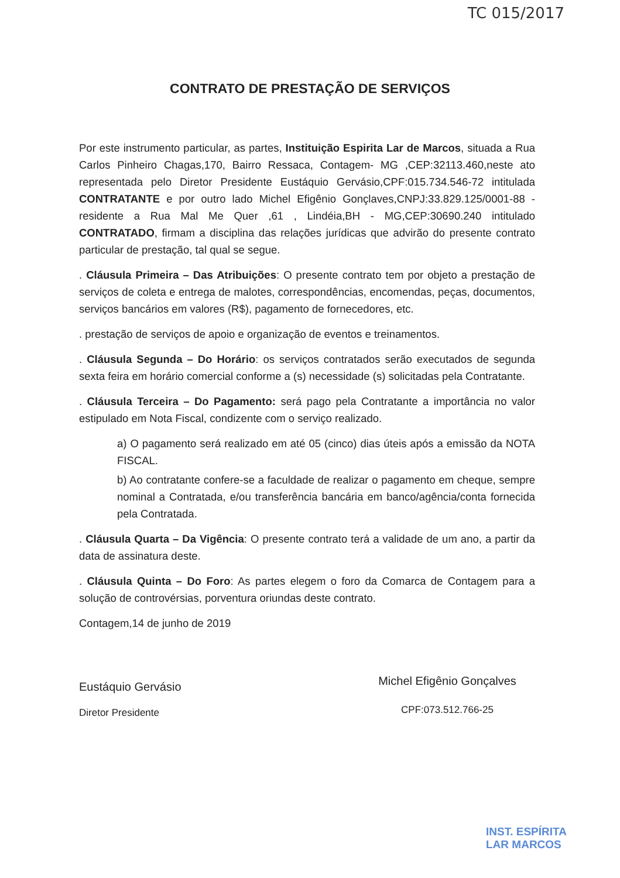TC 015/2017
CONTRATO DE PRESTAÇÃO DE SERVIÇOS
Por este instrumento particular, as partes, Instituição Espirita Lar de Marcos, situada a Rua Carlos Pinheiro Chagas,170, Bairro Ressaca, Contagem- MG ,CEP:32113.460,neste ato representada pelo Diretor Presidente Eustáquio Gervásio,CPF:015.734.546-72 intitulada CONTRATANTE e por outro lado Michel Efigênio Gonçlaves,CNPJ:33.829.125/0001-88 - residente a Rua Mal Me Quer ,61 , Lindéia,BH - MG,CEP:30690.240 intitulado CONTRATADO, firmam a disciplina das relações jurídicas que advirão do presente contrato particular de prestação, tal qual se segue.
. Cláusula Primeira – Das Atribuições: O presente contrato tem por objeto a prestação de serviços de coleta e entrega de malotes, correspondências, encomendas, peças, documentos, serviços bancários em valores (R$), pagamento de fornecedores, etc.
. prestação de serviços de apoio e organização de eventos e treinamentos.
. Cláusula Segunda – Do Horário: os serviços contratados serão executados de segunda sexta feira em horário comercial conforme a (s) necessidade (s) solicitadas pela Contratante.
. Cláusula Terceira – Do Pagamento: será pago pela Contratante a importância no valor estipulado em Nota Fiscal, condizente com o serviço realizado.
a) O pagamento será realizado em até 05 (cinco) dias úteis após a emissão da NOTA FISCAL.
b) Ao contratante confere-se a faculdade de realizar o pagamento em cheque, sempre nominal a Contratada, e/ou transferência bancária em banco/agência/conta fornecida pela Contratada.
. Cláusula Quarta – Da Vigência: O presente contrato terá a validade de um ano, a partir da data de assinatura deste.
. Cláusula Quinta – Do Foro: As partes elegem o foro da Comarca de Contagem para a solução de controvérsias, porventura oriundas deste contrato.
Contagem,14 de junho de 2019
Eustáquio Gervásio
Diretor Presidente
Michel Efigênio Gonçalves
CPF:073.512.766-25
INST. ESPÍRITA
LAR MARCOS